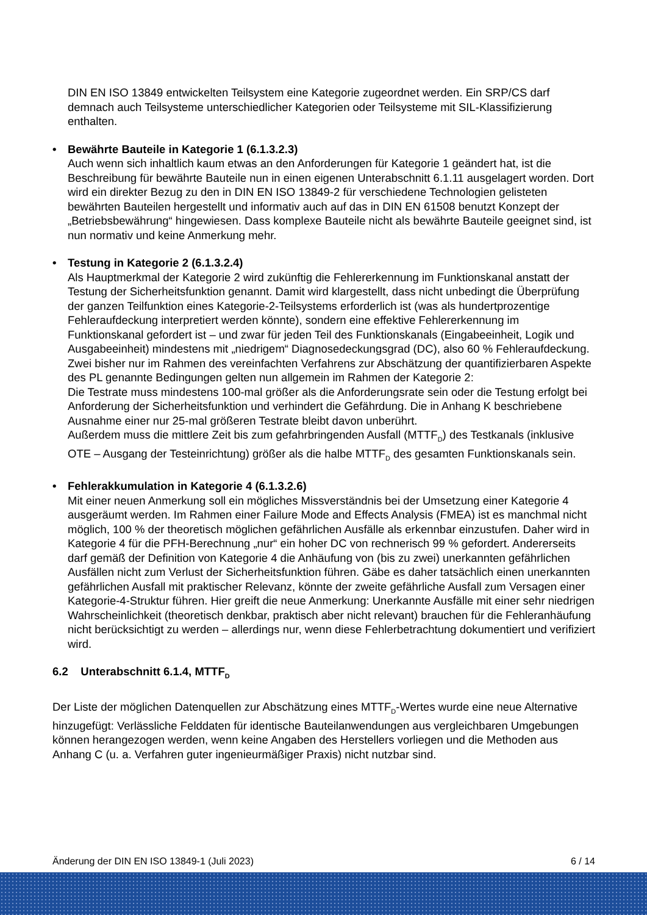DIN EN ISO 13849 entwickelten Teilsystem eine Kategorie zugeordnet werden. Ein SRP/CS darf demnach auch Teilsysteme unterschiedlicher Kategorien oder Teilsysteme mit SIL-Klassifizierung enthalten.
• Bewährte Bauteile in Kategorie 1 (6.1.3.2.3)
Auch wenn sich inhaltlich kaum etwas an den Anforderungen für Kategorie 1 geändert hat, ist die Beschreibung für bewährte Bauteile nun in einen eigenen Unterabschnitt 6.1.11 ausgelagert worden. Dort wird ein direkter Bezug zu den in DIN EN ISO 13849-2 für verschiedene Technologien gelisteten bewährten Bauteilen hergestellt und informativ auch auf das in DIN EN 61508 benutzt Konzept der „Betriebsbewährung“ hingewiesen. Dass komplexe Bauteile nicht als bewährte Bauteile geeignet sind, ist nun normativ und keine Anmerkung mehr.
• Testung in Kategorie 2 (6.1.3.2.4)
Als Hauptmerkmal der Kategorie 2 wird zukünftig die Fehlererkennung im Funktionskanal anstatt der Testung der Sicherheitsfunktion genannt. Damit wird klargestellt, dass nicht unbedingt die Überprüfung der ganzen Teilfunktion eines Kategorie-2-Teilsystems erforderlich ist (was als hundertprozentige Fehleraufdeckung interpretiert werden könnte), sondern eine effektive Fehlererkennung im Funktionskanal gefordert ist – und zwar für jeden Teil des Funktionskanals (Eingabeeinheit, Logik und Ausgabeeinheit) mindestens mit „niedrigem“ Diagnosedeckungsgrad (DC), also 60 % Fehleraufdeckung.
Zwei bisher nur im Rahmen des vereinfachten Verfahrens zur Abschätzung der quantifizierbaren Aspekte des PL genannte Bedingungen gelten nun allgemein im Rahmen der Kategorie 2:
Die Testrate muss mindestens 100-mal größer als die Anforderungsrate sein oder die Testung erfolgt bei Anforderung der Sicherheitsfunktion und verhindert die Gefährdung. Die in Anhang K beschriebene Ausnahme einer nur 25-mal größeren Testrate bleibt davon unberührt.
Außerdem muss die mittlere Zeit bis zum gefahrbringenden Ausfall (MTTF<sub>D</sub>) des Testkanals (inklusive OTE – Ausgang der Testeinrichtung) größer als die halbe MTTF<sub>D</sub> des gesamten Funktionskanals sein.
• Fehlerakkumulation in Kategorie 4 (6.1.3.2.6)
Mit einer neuen Anmerkung soll ein mögliches Missverständnis bei der Umsetzung einer Kategorie 4 ausgeräumt werden. Im Rahmen einer Failure Mode and Effects Analysis (FMEA) ist es manchmal nicht möglich, 100 % der theoretisch möglichen gefährlichen Ausfälle als erkennbar einzustufen. Daher wird in Kategorie 4 für die PFH-Berechnung „nur“ ein hoher DC von rechnerisch 99 % gefordert. Andererseits darf gemäß der Definition von Kategorie 4 die Anhäufung von (bis zu zwei) unerkannten gefährlichen Ausfällen nicht zum Verlust der Sicherheitsfunktion führen. Gäbe es daher tatsächlich einen unerkannten gefährlichen Ausfall mit praktischer Relevanz, könnte der zweite gefährliche Ausfall zum Versagen einer Kategorie-4-Struktur führen. Hier greift die neue Anmerkung: Unerkannte Ausfälle mit einer sehr niedrigen Wahrscheinlichkeit (theoretisch denkbar, praktisch aber nicht relevant) brauchen für die Fehleranhäufung nicht berücksichtigt zu werden – allerdings nur, wenn diese Fehlerbetrachtung dokumentiert und verifiziert wird.
6.2 Unterabschnitt 6.1.4, MTTF<sub>D</sub>
Der Liste der möglichen Datenquellen zur Abschätzung eines MTTF<sub>D</sub>-Wertes wurde eine neue Alternative hinzugefügt: Verlässliche Felddaten für identische Bauteilanwendungen aus vergleichbaren Umgebungen können herangezogen werden, wenn keine Angaben des Herstellers vorliegen und die Methoden aus Anhang C (u. a. Verfahren guter ingenieurmäßiger Praxis) nicht nutzbar sind.
Änderung der DIN EN ISO 13849-1 (Juli 2023) 6 / 14